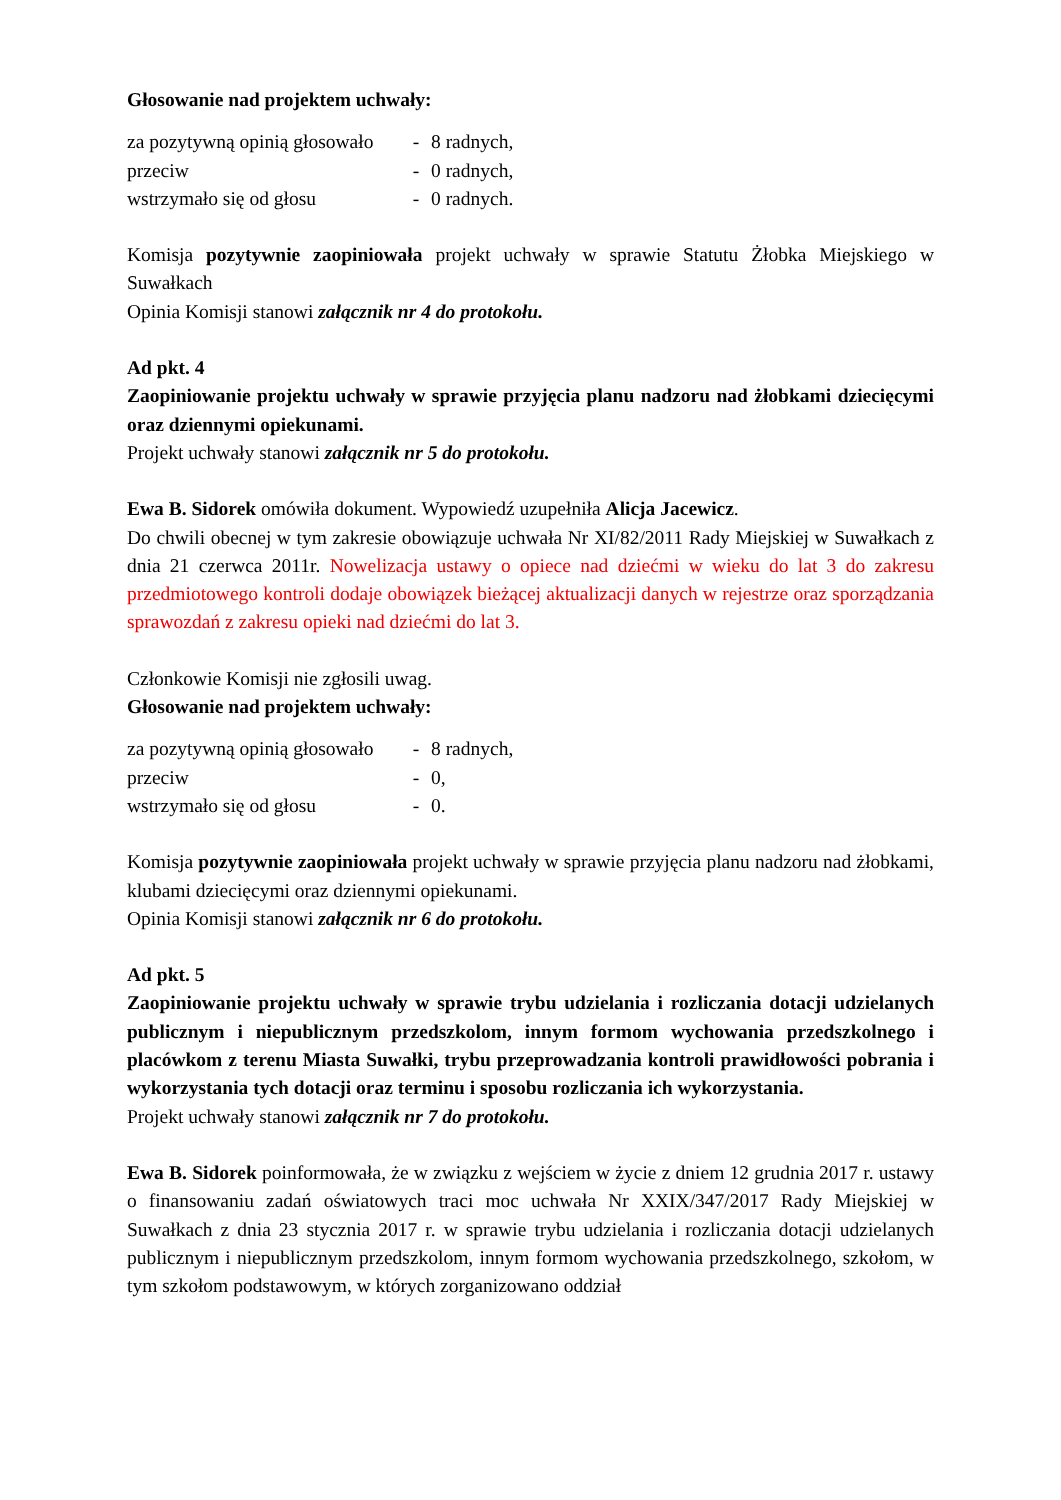Głosowanie nad projektem uchwały:
za pozytywną opinią głosowało - 8 radnych, przeciw - 0 radnych, wstrzymało się od głosu - 0 radnych.
Komisja pozytywnie zaopiniowała projekt uchwały w sprawie Statutu Żłobka Miejskiego w Suwałkach
Opinia Komisji stanowi załącznik nr 4 do protokołu.
Ad pkt. 4
Zaopiniowanie projektu uchwały w sprawie przyjęcia planu nadzoru nad żłobkami dziecięcymi oraz dziennymi opiekunami.
Projekt uchwały stanowi załącznik nr 5 do protokołu.
Ewa B. Sidorek omówiła dokument. Wypowiedź uzupełniła Alicja Jacewicz.
Do chwili obecnej w tym zakresie obowiązuje uchwała Nr XI/82/2011 Rady Miejskiej w Suwałkach z dnia 21 czerwca 2011r. Nowelizacja ustawy o opiece nad dziećmi w wieku do lat 3 do zakresu przedmiotowego kontroli dodaje obowiązek bieżącej aktualizacji danych w rejestrze oraz sporządzania sprawozdań z zakresu opieki nad dziećmi do lat 3.
Członkowie Komisji nie zgłosili uwag.
Głosowanie nad projektem uchwały:
za pozytywną opinią głosowało - 8 radnych, przeciw - 0, wstrzymało się od głosu - 0.
Komisja pozytywnie zaopiniowała projekt uchwały w sprawie przyjęcia planu nadzoru nad żłobkami, klubami dziecięcymi oraz dziennymi opiekunami.
Opinia Komisji stanowi załącznik nr 6 do protokołu.
Ad pkt. 5
Zaopiniowanie projektu uchwały w sprawie trybu udzielania i rozliczania dotacji udzielanych publicznym i niepublicznym przedszkolom, innym formom wychowania przedszkolnego i placówkom z terenu Miasta Suwałki, trybu przeprowadzania kontroli prawidłowości pobrania i wykorzystania tych dotacji oraz terminu i sposobu rozliczania ich wykorzystania.
Projekt uchwały stanowi załącznik nr 7 do protokołu.
Ewa B. Sidorek poinformowała, że w związku z wejściem w życie z dniem 12 grudnia 2017 r. ustawy o finansowaniu zadań oświatowych traci moc uchwała Nr XXIX/347/2017 Rady Miejskiej w Suwałkach z dnia 23 stycznia 2017 r. w sprawie trybu udzielania i rozliczania dotacji udzielanych publicznym i niepublicznym przedszkolom, innym formom wychowania przedszkolnego, szkołom, w tym szkołom podstawowym, w których zorganizowano oddział